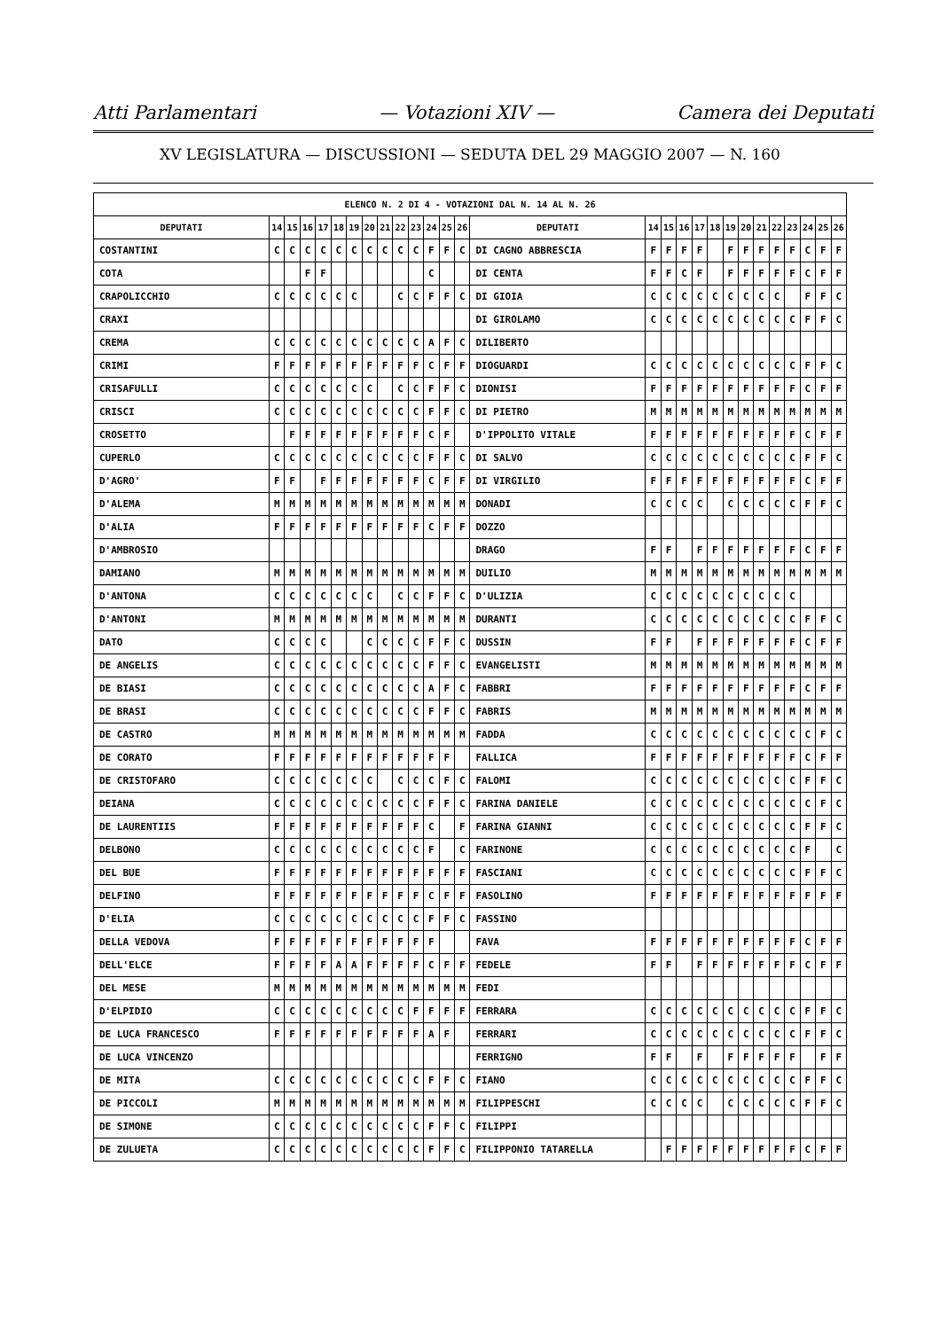Atti Parlamentari — Votazioni XIV — Camera dei Deputati
XV LEGISLATURA — DISCUSSIONI — SEDUTA DEL 29 MAGGIO 2007 — N. 160
| ELENCO N. 2 DI 4 - VOTAZIONI DAL N. 14 AL N. 26 | | | | | | | | | | | | | | | | | | | | | | | | | | | |
| --- | --- | --- | --- | --- | --- | --- | --- | --- | --- | --- | --- | --- | --- | --- | --- | --- | --- | --- | --- | --- | --- | --- | --- | --- | --- | --- | --- |
| DEPUTATI | 14 | 15 | 16 | 17 | 18 | 19 | 20 | 21 | 22 | 23 | 24 | 25 | 26 | DEPUTATI | 14 | 15 | 16 | 17 | 18 | 19 | 20 | 21 | 22 | 23 | 24 | 25 | 26 |
| COSTANTINI | C | C | C | C | C | C | C | C | C | C | F | F | C | DI CAGNO ABBRESCIA | F | F | F | F | | F | F | F | F | F | C | F | F |
| COTA | | | F | F | | | | | | | C | | | DI CENTA | F | F | C | F | | F | F | F | F | F | C | F | F |
| CRAPOLICCHIO | C | C | C | C | C | C | | | C | C | F | F | C | DI GIOIA | C | C | C | C | C | C | C | C | C | | F | F | C |
| CRAXI | | | | | | | | | | | | | | DI GIROLAMO | C | C | C | C | C | C | C | C | C | C | F | F | C |
| CREMA | C | C | C | C | C | C | C | C | C | C | A | F | C | DILIBERTO | | | | | | | | | | | | | |
| CRIMI | F | F | F | F | F | F | F | F | F | F | C | F | F | DIOGUARDI | C | C | C | C | C | C | C | C | C | C | F | F | C |
| CRISAFULLI | C | C | C | C | C | C | C | | C | C | F | F | C | DIONISI | F | F | F | F | F | F | F | F | F | F | C | F | F |
| CRISCI | C | C | C | C | C | C | C | C | C | C | F | F | C | DI PIETRO | M | M | M | M | M | M | M | M | M | M | M | M | M |
| CROSETTO | | F | F | F | F | F | F | F | F | F | C | F | | D'IPPOLITO VITALE | F | F | F | F | F | F | F | F | F | F | C | F | F |
| CUPERLO | C | C | C | C | C | C | C | C | C | C | F | F | C | DI SALVO | C | C | C | C | C | C | C | C | C | C | F | F | C |
| D'AGRO' | F | F | | F | F | F | F | F | F | F | C | F | F | DI VIRGILIO | F | F | F | F | F | F | F | F | F | F | C | F | F |
| D'ALEMA | M | M | M | M | M | M | M | M | M | M | M | M | M | DONADI | C | C | C | C | | C | C | C | C | C | F | F | C |
| D'ALIA | F | F | F | F | F | F | F | F | F | F | C | F | F | DOZZO | | | | | | | | | | | | | |
| D'AMBROSIO | | | | | | | | | | | | | | DRAGO | F | F | | F | F | F | F | F | F | F | C | F | F |
| DAMIANO | M | M | M | M | M | M | M | M | M | M | M | M | M | DUILIO | M | M | M | M | M | M | M | M | M | M | M | M | M |
| D'ANTONA | C | C | C | C | C | C | C | | C | C | F | F | C | D'ULIZIA | C | C | C | C | C | C | C | C | C | C | | | |
| D'ANTONI | M | M | M | M | M | M | M | M | M | M | M | M | M | DURANTI | C | C | C | C | C | C | C | C | C | C | F | F | C |
| DATO | C | C | C | C | | | C | C | C | C | F | F | C | DUSSIN | F | F | | F | F | F | F | F | F | F | C | F | F |
| DE ANGELIS | C | C | C | C | C | C | C | C | C | C | F | F | C | EVANGELISTI | M | M | M | M | M | M | M | M | M | M | M | M | M |
| DE BIASI | C | C | C | C | C | C | C | C | C | C | A | F | C | FABBRI | F | F | F | F | F | F | F | F | F | F | C | F | F |
| DE BRASI | C | C | C | C | C | C | C | C | C | C | F | F | C | FABRIS | M | M | M | M | M | M | M | M | M | M | M | M | M |
| DE CASTRO | M | M | M | M | M | M | M | M | M | M | M | M | M | FADDA | C | C | C | C | C | C | C | C | C | C | C | F | C |
| DE CORATO | F | F | F | F | F | F | F | F | F | F | F | F | | FALLICA | F | F | F | F | F | F | F | F | F | F | C | F | F |
| DE CRISTOFARO | C | C | C | C | C | C | C | | C | C | C | F | C | FALOMI | C | C | C | C | C | C | C | C | C | C | F | F | C |
| DEIANA | C | C | C | C | C | C | C | C | C | C | F | F | C | FARINA DANIELE | C | C | C | C | C | C | C | C | C | C | C | F | C |
| DE LAURENTIIS | F | F | F | F | F | F | F | F | F | F | C | | F | FARINA GIANNI | C | C | C | C | C | C | C | C | C | C | F | F | C |
| DELBONO | C | C | C | C | C | C | C | C | C | C | F | | C | FARINONE | C | C | C | C | C | C | C | C | C | C | F | | C |
| DEL BUE | F | F | F | F | F | F | F | F | F | F | F | F | F | FASCIANI | C | C | C | C | C | C | C | C | C | C | F | F | C |
| DELFINO | F | F | F | F | F | F | F | F | F | F | C | F | F | FASOLINO | F | F | F | F | F | F | F | F | F | F | F | F | F |
| D'ELIA | C | C | C | C | C | C | C | C | C | C | F | F | C | FASSINO | | | | | | | | | | | | | |
| DELLA VEDOVA | F | F | F | F | F | F | F | F | F | F | F | | | FAVA | F | F | F | F | F | F | F | F | F | F | C | F | F |
| DELL'ELCE | F | F | F | F | A | A | F | F | F | F | C | F | F | FEDELE | F | F | | F | F | F | F | F | F | F | C | F | F |
| DEL MESE | M | M | M | M | M | M | M | M | M | M | M | M | M | FEDI | | | | | | | | | | | | | |
| D'ELPIDIO | C | C | C | C | C | C | C | C | C | F | F | F | F | FERRARA | C | C | C | C | C | C | C | C | C | C | F | F | C |
| DE LUCA FRANCESCO | F | F | F | F | F | F | F | F | F | F | A | F | | FERRARI | C | C | C | C | C | C | C | C | C | C | F | F | C |
| DE LUCA VINCENZO | | | | | | | | | | | | | | FERRIGNO | F | F | | F | | F | F | F | F | F | | F | F |
| DE MITA | C | C | C | C | C | C | C | C | C | C | F | F | C | FIANO | C | C | C | C | C | C | C | C | C | C | F | F | C |
| DE PICCOLI | M | M | M | M | M | M | M | M | M | M | M | M | M | FILIPPESCHI | C | C | C | C | | C | C | C | C | C | F | F | C |
| DE SIMONE | C | C | C | C | C | C | C | C | C | C | F | F | C | FILIPPI | | | | | | | | | | | | | |
| DE ZULUETA | C | C | C | C | C | C | C | C | C | C | F | F | C | FILIPPONIO TATARELLA | | F | F | F | F | F | F | F | F | F | C | F | F |